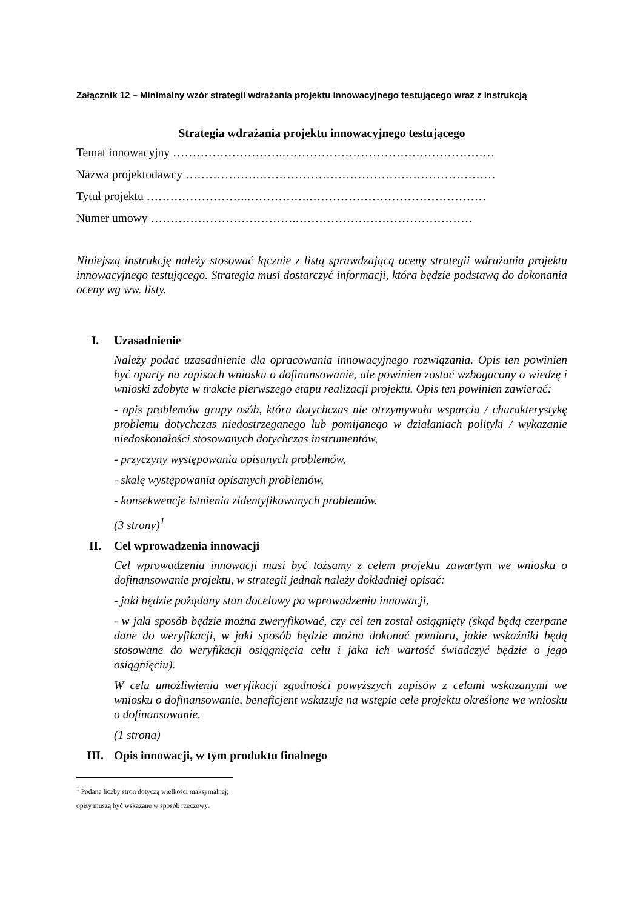Załącznik 12 – Minimalny wzór strategii wdrażania projektu innowacyjnego testującego wraz z instrukcją
Strategia wdrażania projektu innowacyjnego testującego
Temat innowacyjny ……………………….………………………………………………
Nazwa projektodawcy ……………….……………………………………………………
Tytuł projektu ……………………..…………….………………………………………
Numer umowy ……………………………….………………………………………
Niniejszą instrukcję należy stosować łącznie z listą sprawdzającą oceny strategii wdrażania projektu innowacyjnego testującego. Strategia musi dostarczyć informacji, która będzie podstawą do dokonania oceny wg ww. listy.
I. Uzasadnienie
Należy podać uzasadnienie dla opracowania innowacyjnego rozwiązania. Opis ten powinien być oparty na zapisach wniosku o dofinansowanie, ale powinien zostać wzbogacony o wiedzę i wnioski zdobyte w trakcie pierwszego etapu realizacji projektu. Opis ten powinien zawierać:
- opis problemów grupy osób, która dotychczas nie otrzymywała wsparcia / charakterystykę problemu dotychczas niedostrzeganego lub pomijanego w działaniach polityki / wykazanie niedoskonałości stosowanych dotychczas instrumentów,
- przyczyny występowania opisanych problemów,
- skalę występowania opisanych problemów,
- konsekwencje istnienia zidentyfikowanych problemów.
(3 strony)<sup>1</sup>
II. Cel wprowadzenia innowacji
Cel wprowadzenia innowacji musi być tożsamy z celem projektu zawartym we wniosku o dofinansowanie projektu, w strategii jednak należy dokładniej opisać:
- jaki będzie pożądany stan docelowy po wprowadzeniu innowacji,
- w jaki sposób będzie można zweryfikować, czy cel ten został osiągnięty (skąd będą czerpane dane do weryfikacji, w jaki sposób będzie można dokonać pomiaru, jakie wskaźniki będą stosowane do weryfikacji osiągnięcia celu i jaka ich wartość świadczyć będzie o jego osiągnięciu).
W celu umożliwienia weryfikacji zgodności powyższych zapisów z celami wskazanymi we wniosku o dofinansowanie, beneficjent wskazuje na wstępie cele projektu określone we wniosku o dofinansowanie.
(1 strona)
III. Opis innowacji, w tym produktu finalnego
<sup>1</sup> Podane liczby stron dotyczą wielkości maksymalnej; opisy muszą być wskazane w sposób rzeczowy.